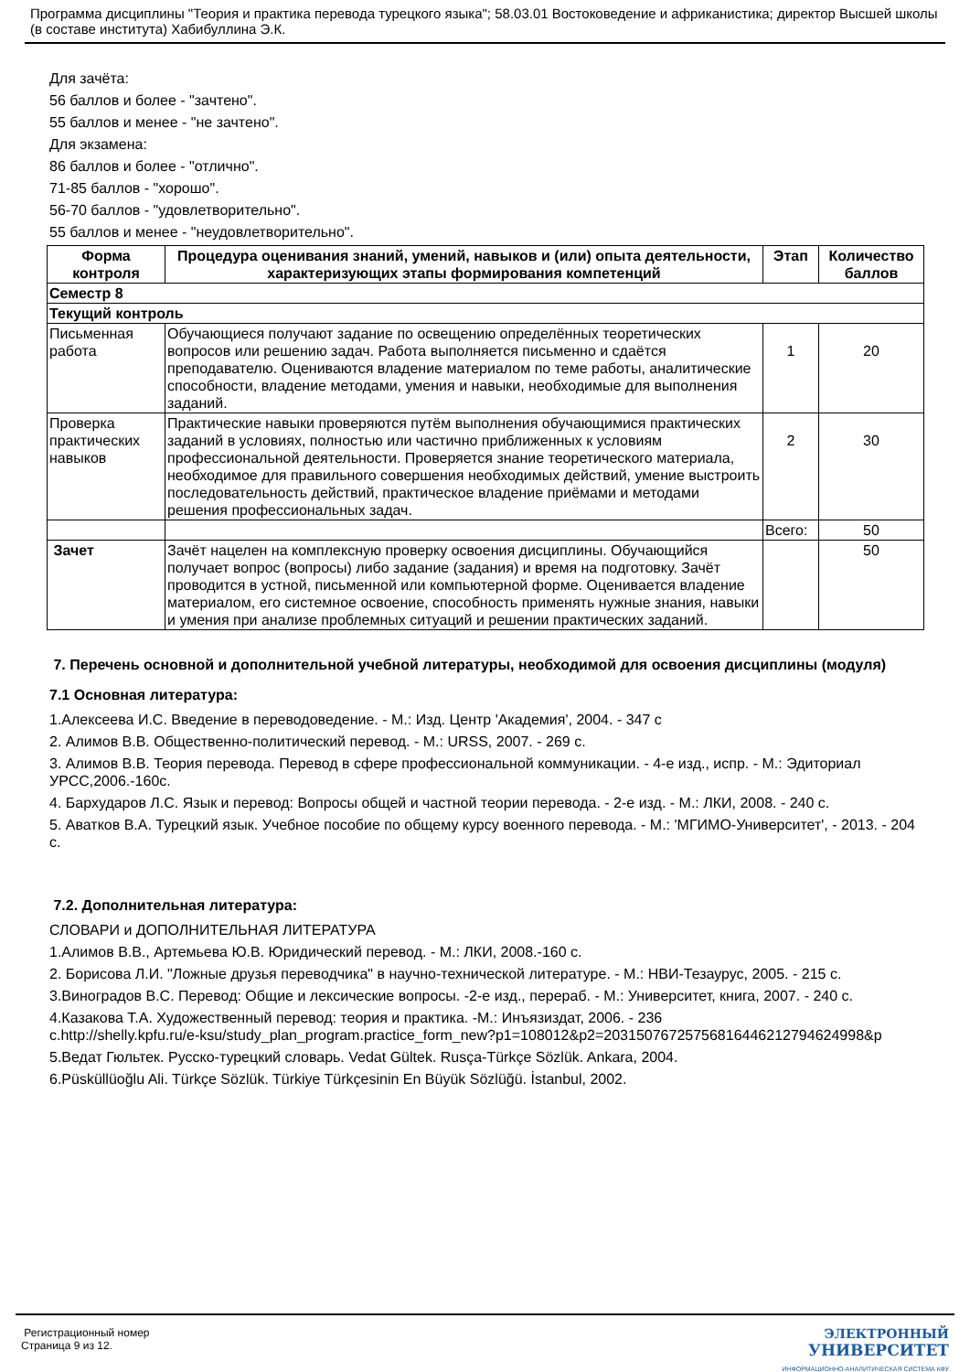Программа дисциплины "Теория и практика перевода турецкого языка"; 58.03.01 Востоковедение и африканистика; директор Высшей школы (в составе института) Хабибуллина Э.К.
Для зачёта:
56 баллов и более - "зачтено".
55 баллов и менее - "не зачтено".
Для экзамена:
86 баллов и более - "отлично".
71-85 баллов - "хорошо".
56-70 баллов - "удовлетворительно".
55 баллов и менее - "неудовлетворительно".
| Форма контроля | Процедура оценивания знаний, умений, навыков и (или) опыта деятельности, характеризующих этапы формирования компетенций | Этап | Количество баллов |
| --- | --- | --- | --- |
| Семестр 8 | | | |
| Текущий контроль | | | |
| Письменная работа | Обучающиеся получают задание по освещению определённых теоретических вопросов или решению задач. Работа выполняется письменно и сдаётся преподавателю. Оцениваются владение материалом по теме работы, аналитические способности, владение методами, умения и навыки, необходимые для выполнения заданий. | 1 | 20 |
| Проверка практических навыков | Практические навыки проверяются путём выполнения обучающимися практических заданий в условиях, полностью или частично приближенных к условиям профессиональной деятельности. Проверяется знание теоретического материала, необходимое для правильного совершения необходимых действий, умение выстроить последовательность действий, практическое владение приёмами и методами решения профессиональных задач. | 2 | 30 |
| | | Всего: | 50 |
| Зачет | Зачёт нацелен на комплексную проверку освоения дисциплины. Обучающийся получает вопрос (вопросы) либо задание (задания) и время на подготовку. Зачёт проводится в устной, письменной или компьютерной форме. Оценивается владение материалом, его системное освоение, способность применять нужные знания, навыки и умения при анализе проблемных ситуаций и решении практических заданий. | | 50 |
7. Перечень основной и дополнительной учебной литературы, необходимой для освоения дисциплины (модуля)
7.1 Основная литература:
1.Алексеева И.С. Введение в переводоведение. - М.: Изд. Центр 'Академия', 2004. - 347 с
2. Алимов В.В. Общественно-политический перевод. - М.: URSS, 2007. - 269 с.
3. Алимов В.В. Теория перевода. Перевод в сфере профессиональной коммуникации. - 4-е изд., испр. - М.: Эдиториал УРСС,2006.-160с.
4. Бархударов Л.С. Язык и перевод: Вопросы общей и частной теории перевода. - 2-е изд. - М.: ЛКИ, 2008. - 240 с.
5. Аватков В.А. Турецкий язык. Учебное пособие по общему курсу военного перевода. - М.: 'МГИМО-Университет', - 2013. - 204 с.
7.2. Дополнительная литература:
СЛОВАРИ и ДОПОЛНИТЕЛЬНАЯ ЛИТЕРАТУРА
1.Алимов В.В., Артемьева Ю.В. Юридический перевод. - М.: ЛКИ, 2008.-160 с.
2. Борисова Л.И. "Ложные друзья переводчика" в научно-технической литературе. - М.: НВИ-Тезаурус, 2005. - 215 с.
3.Виноградов В.С. Перевод: Общие и лексические вопросы. -2-е изд., перераб. - М.: Университет, книга, 2007. - 240 с.
4.Казакова Т.А. Художественный перевод: теория и практика. -М.: Инъязиздат, 2006. - 236
с.http://shelly.kpfu.ru/e-ksu/study_plan_program.practice_form_new?p1=108012&p2=20315076725756816446212794624998&p
5.Ведат Гюльтек. Русско-турецкий словарь. Vedat Gültek. Rusça-Türkçe Sözlük. Ankara, 2004.
6.Püsküllüoğlu Ali. Türkçe Sözlük. Türkiye Türkçesinin En Büyük Sözlüğü. İstanbul, 2002.
Регистрационный номер
Страница 9 из 12.
ЭЛЕКТРОННЫЙ
УНИВЕРСИТЕТ
ИНФОРМАЦИОННО-АНАЛИТИЧЕСКАЯ СИСТЕМА КФУ